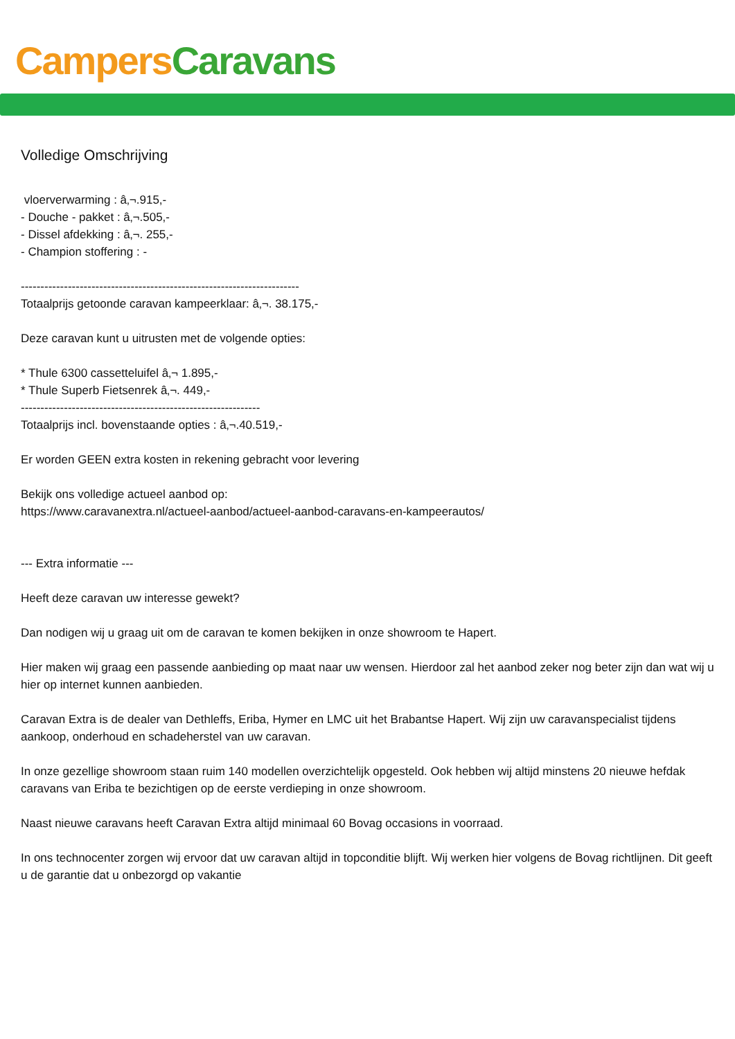Campers Caravans
Volledige Omschrijving
vloerverwarming : â‚¬.915,-
- Douche - pakket : â‚¬.505,-
- Dissel afdekking : â‚¬. 255,-
- Champion stoffering : -
-----------------------------------------------------------------------
Totaalprijs getoonde caravan kampeerklaar: â‚¬. 38.175,-
Deze caravan kunt u uitrusten met de volgende opties:
* Thule 6300 cassetteluifel â‚¬ 1.895,-
* Thule Superb Fietsenrek â‚¬. 449,-
-------------------------------------------------------------
Totaalprijs incl. bovenstaande opties : â‚¬.40.519,-
Er worden GEEN extra kosten in rekening gebracht voor levering
Bekijk ons volledige actueel aanbod op:
https://www.caravanextra.nl/actueel-aanbod/actueel-aanbod-caravans-en-kampeerautos/
--- Extra informatie ---
Heeft deze caravan uw interesse gewekt?
Dan nodigen wij u graag uit om de caravan te komen bekijken in onze showroom te Hapert.
Hier maken wij graag een passende aanbieding op maat naar uw wensen. Hierdoor zal het aanbod zeker nog beter zijn dan wat wij u hier op internet kunnen aanbieden.
Caravan Extra is de dealer van Dethleffs, Eriba, Hymer en LMC uit het Brabantse Hapert. Wij zijn uw caravanspecialist tijdens aankoop, onderhoud en schadeherstel van uw caravan.
In onze gezellige showroom staan ruim 140 modellen overzichtelijk opgesteld. Ook hebben wij altijd minstens 20 nieuwe hefdak caravans van Eriba te bezichtigen op de eerste verdieping in onze showroom.
Naast nieuwe caravans heeft Caravan Extra altijd minimaal 60 Bovag occasions in voorraad.
In ons technocenter zorgen wij ervoor dat uw caravan altijd in topconditie blijft. Wij werken hier volgens de Bovag richtlijnen. Dit geeft u de garantie dat u onbezorgd op vakantie